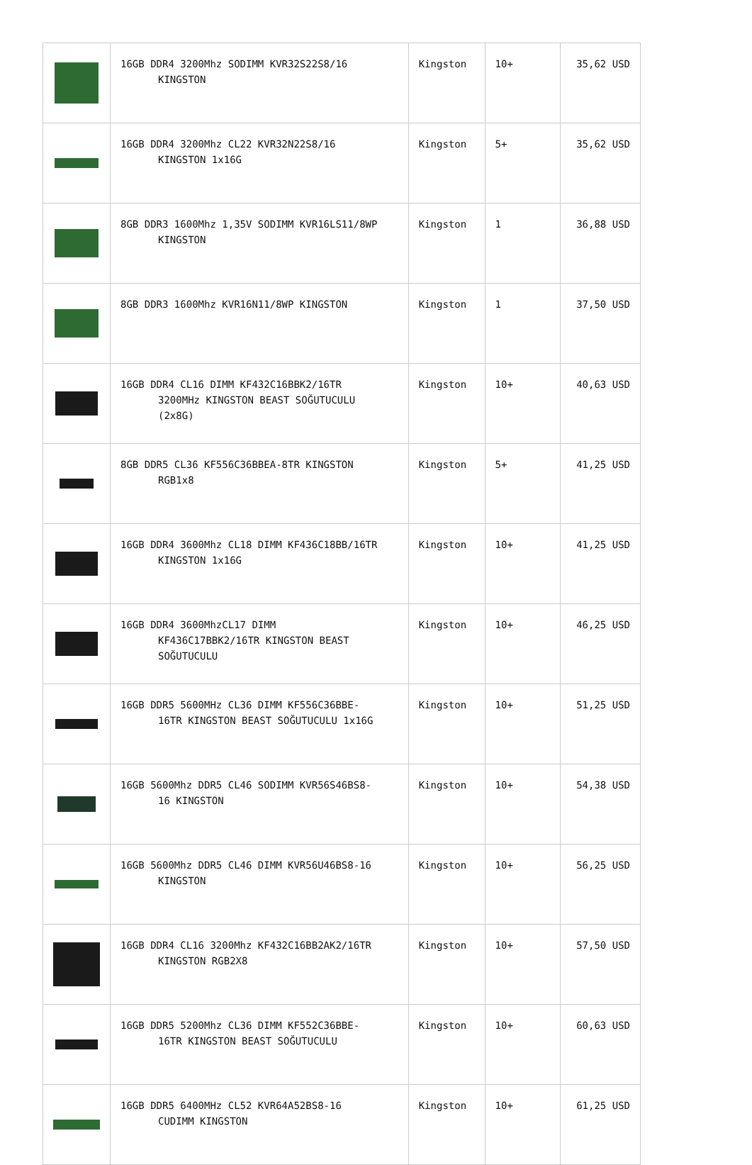| | 16GB DDR4 3200Mhz SODIMM KVR32S22S8/16 KINGSTON | Kingston | 10+ | 35,62 USD |
| | 16GB DDR4 3200Mhz CL22 KVR32N22S8/16 KINGSTON 1x16G | Kingston | 5+ | 35,62 USD |
| | 8GB DDR3 1600Mhz 1,35V SODIMM KVR16LS11/8WP KINGSTON | Kingston | 1 | 36,88 USD |
| | 8GB DDR3 1600Mhz KVR16N11/8WP KINGSTON | Kingston | 1 | 37,50 USD |
| | 16GB DDR4 CL16 DIMM KF432C16BBK2/16TR 3200MHz KINGSTON BEAST SOĞUTUCULU (2x8G) | Kingston | 10+ | 40,63 USD |
| | 8GB DDR5 CL36 KF556C36BBEA-8TR KINGSTON RGB1x8 | Kingston | 5+ | 41,25 USD |
| | 16GB DDR4 3600Mhz CL18 DIMM KF436C18BB/16TR KINGSTON 1x16G | Kingston | 10+ | 41,25 USD |
| | 16GB DDR4 3600MhzCL17 DIMM KF436C17BBK2/16TR KINGSTON BEAST SOĞUTUCULU | Kingston | 10+ | 46,25 USD |
| | 16GB DDR5 5600MHz CL36 DIMM KF556C36BBE- 16TR KINGSTON BEAST SOĞUTUCULU 1x16G | Kingston | 10+ | 51,25 USD |
| | 16GB 5600Mhz DDR5 CL46 SODIMM KVR56S46BS8- 16 KINGSTON | Kingston | 10+ | 54,38 USD |
| | 16GB 5600Mhz DDR5 CL46 DIMM KVR56U46BS8-16 KINGSTON | Kingston | 10+ | 56,25 USD |
| | 16GB DDR4 CL16 3200Mhz KF432C16BB2AK2/16TR KINGSTON RGB2X8 | Kingston | 10+ | 57,50 USD |
| | 16GB DDR5 5200Mhz CL36 DIMM KF552C36BBE- 16TR KINGSTON BEAST SOĞUTUCULU | Kingston | 10+ | 60,63 USD |
| | 16GB DDR5 6400MHz CL52 KVR64A52BS8-16 CUDIMM KINGSTON | Kingston | 10+ | 61,25 USD |